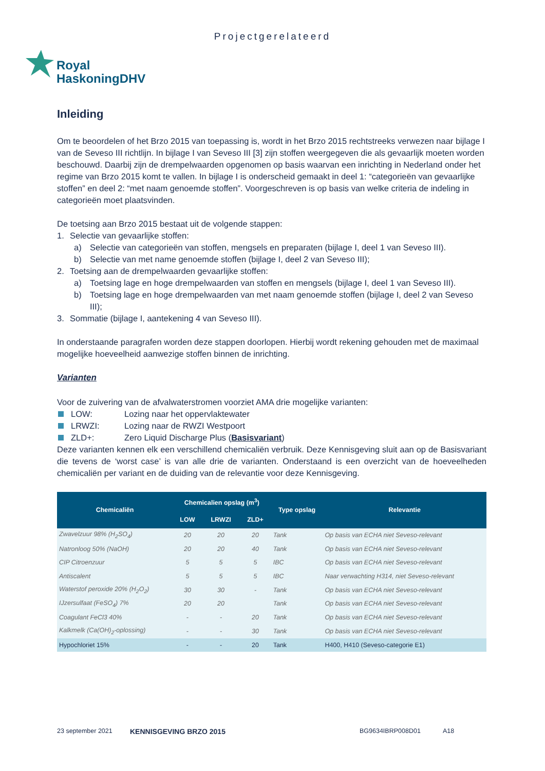Projectgerelateerd
Royal
HaskoningDHV
Inleiding
Om te beoordelen of het Brzo 2015 van toepassing is, wordt in het Brzo 2015 rechtstreeks verwezen naar bijlage I van de Seveso III richtlijn. In bijlage I van Seveso III [3] zijn stoffen weergegeven die als gevaarlijk moeten worden beschouwd. Daarbij zijn de drempelwaarden opgenomen op basis waarvan een inrichting in Nederland onder het regime van Brzo 2015 komt te vallen. In bijlage I is onderscheid gemaakt in deel 1: “categorieën van gevaarlijke stoffen” en deel 2: “met naam genoemde stoffen”. Voorgeschreven is op basis van welke criteria de indeling in categorieën moet plaatsvinden.
De toetsing aan Brzo 2015 bestaat uit de volgende stappen:
1. Selectie van gevaarlijke stoffen:
a) Selectie van categorieën van stoffen, mengsels en preparaten (bijlage I, deel 1 van Seveso III).
b) Selectie van met name genoemde stoffen (bijlage I, deel 2 van Seveso III);
2. Toetsing aan de drempelwaarden gevaarlijke stoffen:
a) Toetsing lage en hoge drempelwaarden van stoffen en mengsels (bijlage I, deel 1 van Seveso III).
b) Toetsing lage en hoge drempelwaarden van met naam genoemde stoffen (bijlage I, deel 2 van Seveso III);
3. Sommatie (bijlage I, aantekening 4 van Seveso III).
In onderstaande paragrafen worden deze stappen doorlopen. Hierbij wordt rekening gehouden met de maximaal mogelijke hoeveelheid aanwezige stoffen binnen de inrichting.
Varianten
Voor de zuivering van de afvalwaterstromen voorziet AMA drie mogelijke varianten:
LOW: Lozing naar het oppervlaktewater
LRWZI: Lozing naar de RWZI Westpoort
ZLD+: Zero Liquid Discharge Plus (Basisvariant)
Deze varianten kennen elk een verschillend chemicaliën verbruik. Deze Kennisgeving sluit aan op de Basisvariant die tevens de ‘worst case’ is van alle drie de varianten. Onderstaand is een overzicht van de hoeveelheden chemicaliën per variant en de duiding van de relevantie voor deze Kennisgeving.
| Chemicaliën | Chemicalien opslag (m<sup>3</sup>) | | | Type opslag | Relevantie |
| --- | --- | --- | --- | --- | --- |
| | LOW | LRWZI | ZLD+ | | |
| Zwavelzuur 98% (H<sub>2</sub>SO<sub>4</sub>) | 20 | 20 | 20 | Tank | Op basis van ECHA niet Seveso-relevant |
| Natronloog 50% (NaOH) | 20 | 20 | 40 | Tank | Op basis van ECHA niet Seveso-relevant |
| CIP Citroenzuur | 5 | 5 | 5 | IBC | Op basis van ECHA niet Seveso-relevant |
| Antiscalent | 5 | 5 | 5 | IBC | Naar verwachting H314, niet Seveso-relevant |
| Waterstof peroxide 20% (H<sub>2</sub>O<sub>2</sub>) | 30 | 30 | - | Tank | Op basis van ECHA niet Seveso-relevant |
| IJzersulfaat (FeSO<sub>4</sub>) 7% | 20 | 20 | | Tank | Op basis van ECHA niet Seveso-relevant |
| Coagulant FeCl3 40% | - | - | 20 | Tank | Op basis van ECHA niet Seveso-relevant |
| Kalkmelk (Ca(OH)<sub>2</sub>-oplossing) | - | - | 30 | Tank | Op basis van ECHA niet Seveso-relevant |
| Hypochloriet 15% | - | - | 20 | Tank | H400, H410 (Seveso-categorie E1) |
23 september 2021 KENNISGEVING BRZO 2015 BG9634IBRP008D01 A18